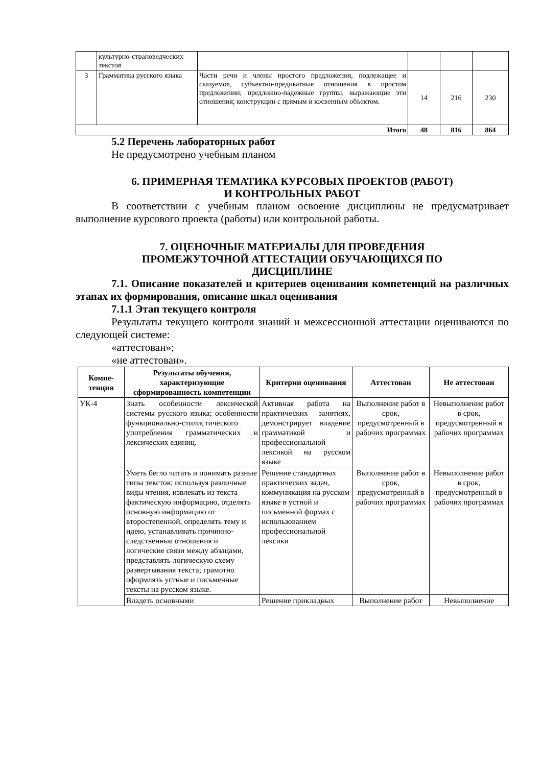| | культурно-страноведческих текстов | | | | |
| 3 | Грамматика русского языка | Части речи и члены простого предложения, подлежащее и сказуемое, субъектно-предикатные отношения в простом предложении; предложно-падежные группы, выражающие эти отношения; конструкции с прямым и косвенным объектом. | 14 | 216 | 230 |
| Итого | | | 48 | 816 | 864 |
5.2 Перечень лабораторных работ
Не предусмотрено учебным планом
6. ПРИМЕРНАЯ ТЕМАТИКА КУРСОВЫХ ПРОЕКТОВ (РАБОТ)
И КОНТРОЛЬНЫХ РАБОТ
В соответствии с учебным планом освоение дисциплины не предусматривает выполнение курсового проекта (работы) или контрольной работы.
7. ОЦЕНОЧНЫЕ МАТЕРИАЛЫ ДЛЯ ПРОВЕДЕНИЯ
ПРОМЕЖУТОЧНОЙ АТТЕСТАЦИИ ОБУЧАЮЩИХСЯ ПО
ДИСЦИПЛИНЕ
7.1. Описание показателей и критериев оценивания компетенций на различных этапах их формирования, описание шкал оценивания
7.1.1 Этап текущего контроля
Результаты текущего контроля знаний и межсессионной аттестации оцениваются по следующей системе:
«аттестован»;
«не аттестован».
| Компе- тенция | Результаты обучения, характеризующие сформированность компетенции | Критерии оценивания | Аттестован | Не аттестован |
| --- | --- | --- | --- | --- |
| УК-4 | Знать особенности лексической системы русского языка; особенности функционально-стилистического употребления грамматических и лексических единиц. | Активная работа на практических занятиях, демонстрирует владение грамматикой и профессиональной лексикой на русском языке | Выполнение работ в срок, предусмотренный в рабочих программах | Невыполнение работ в срок, предусмотренный в рабочих программах |
| | Уметь бегло читать и понимать разные типы текстов; используя различные виды чтения, извлекать из текста фактическую информацию, отделять основную информацию от второстепенной, определять тему и идею, устанавливать причинно-следственные отношения и логические связи между абзацами, представлять логическую схему развертывания текста; грамотно оформлять устные и письменные тексты на русском языке. | Решение стандартных практических задач, коммуникация на русском языке в устной и письменной формах с использованием профессиональной лексики | Выполнение работ в срок, предусмотренный в рабочих программах | Невыполнение работ в срок, предусмотренный в рабочих программах |
| | Владеть основными | Решение прикладных | Выполнение работ | Невыполнение |